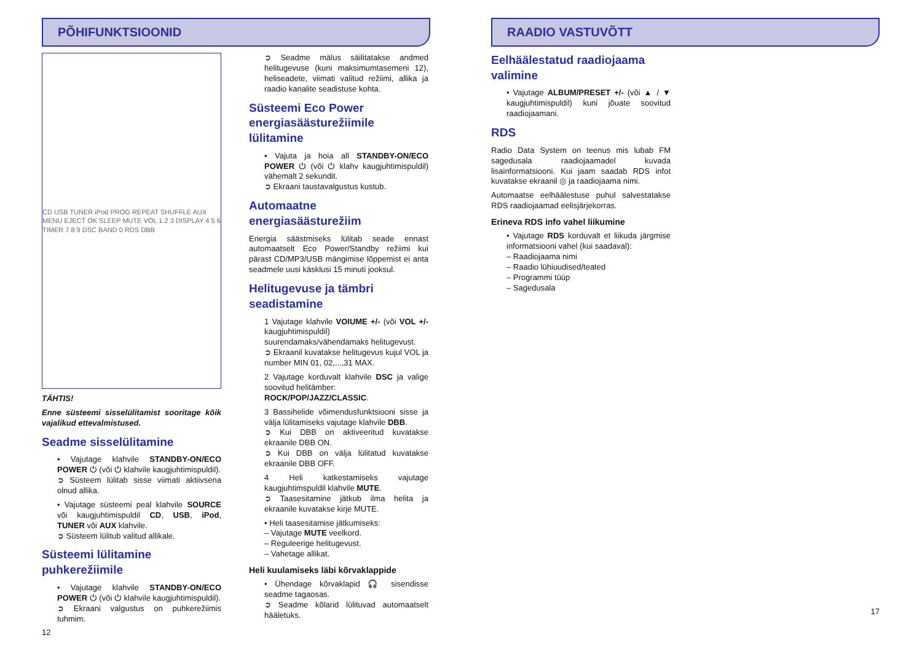PÕHIFUNKTSIOONID
CD USB TUNER iPod PROG REPEAT SHUFFLE AUX MENU EJECT OK SLEEP MUTE VOL 1 2 3 DISPLAY 4 5 6 TIMER 7 8 9 DSC BAND 0 RDS DBB
TÄHTIS!
Enne süsteemi sisselülitamist sooritage kõik vajalikud ettevalmistused.
Seadme sisselülitamine
• Vajutage klahvile STANDBY-ON/ECO POWER ⏻ (või ⏻ klahvile kaugjuhtimispuldil).
➲ Süsteem lülitab sisse viimati aktiivsena olnud allika.
• Vajutage süsteemi peal klahvile SOURCE või kaugjuhtimispuldil CD, USB, iPod, TUNER või AUX klahvile.
➲ Süsteem lülitub valitud allikale.
Süsteemi lülitamine puhkerežiimile
• Vajutage klahvile STANDBY-ON/ECO POWER ⏻ (või ⏻ klahvile kaugjuhtimispuldil).
➲ Ekraani valgustus on puhkerežiimis tuhmim.
12
➲ Seadme mälus säilitatakse andmed helitugevuse (kuni maksimumtasemeni 12), heliseadete, viimati valitud režiimi, allika ja raadio kanalite seadistuse kohta.
Süsteemi Eco Power energiasäästurežiimile lülitamine
• Vajuta ja hoia all STANDBY-ON/ECO POWER ⏻ (või ⏻ klahv kaugjuhtimispuldil) vähemalt 2 sekundit.
➲ Ekraani taustavalgustus kustub.
Automaatne energiasäästurežiim
Energia säästmiseks lülitab seade ennast automaatselt Eco Power/Standby režiimi kui pärast CD/MP3/USB mängimise lõppemist ei anta seadmele uusi käsklusi 15 minuti jooksul.
Helitugevuse ja tämbri seadistamine
1 Vajutage klahvile VOlUME +/- (või VOL +/- kaugjuhtimispuldil) suurendamaks/vähendamaks helitugevust.
➲ Ekraanil kuvatakse helitugevus kujul VOL ja number MIN 01, 02,...,31 MAX.
2 Vajutage korduvalt klahvile DSC ja valige soovitud helitämber:
ROCK/POP/JAZZ/CLASSIC.
3 Bassihelide võimendusfunktsiooni sisse ja välja lülitamiseks vajutage klahvile DBB.
➲ Kui DBB on aktiveeritud kuvatakse ekraanile DBB ON.
➲ Kui DBB on välja lülitatud kuvatakse ekraanile DBB OFF.
4 Heli katkestamiseks vajutage kaugjuhtimspuldil klahvile MUTE.
➲ Taasesitamine jätkub ilma helita ja ekraanile kuvatakse kirje MUTE.
• Heli taasesitamise jätkumiseks:
– Vajutage MUTE veelkord.
– Reguleerige helitugevust.
– Vahetage allikat.
Heli kuulamiseks läbi kõrvaklappide
• Ühendage kõrvaklapid 🎧 sisendisse seadme tagaosas.
➲ Seadme kõlarid lülituvad automaatselt hääletuks.
RAADIO VASTUVÕTT
Eelhäälestatud raadiojaama valimine
• Vajutage ALBUM/PRESET +/- (või ▲ / ▼ kaugjuhtimispuldil) kuni jõuate soovitud raadiojaamani.
RDS
Radio Data System on teenus mis lubab FM sagedusala raadiojaamadel kuvada lisainformatsiooni. Kui jaam saadab RDS infot kuvatakse ekraanil ◎ ja raadiojaama nimi.
Automaatse eelhäälestuse puhul salvestatakse RDS raadiojaamad eelisjärjekorras.
Erineva RDS info vahel liikumine
• Vajutage RDS korduvalt et liikuda järgmise informatsiooni vahel (kui saadaval):
– Raadiojaama nimi
– Raadio lühiuudised/teated
– Programmi tüüp
– Sagedusala
17